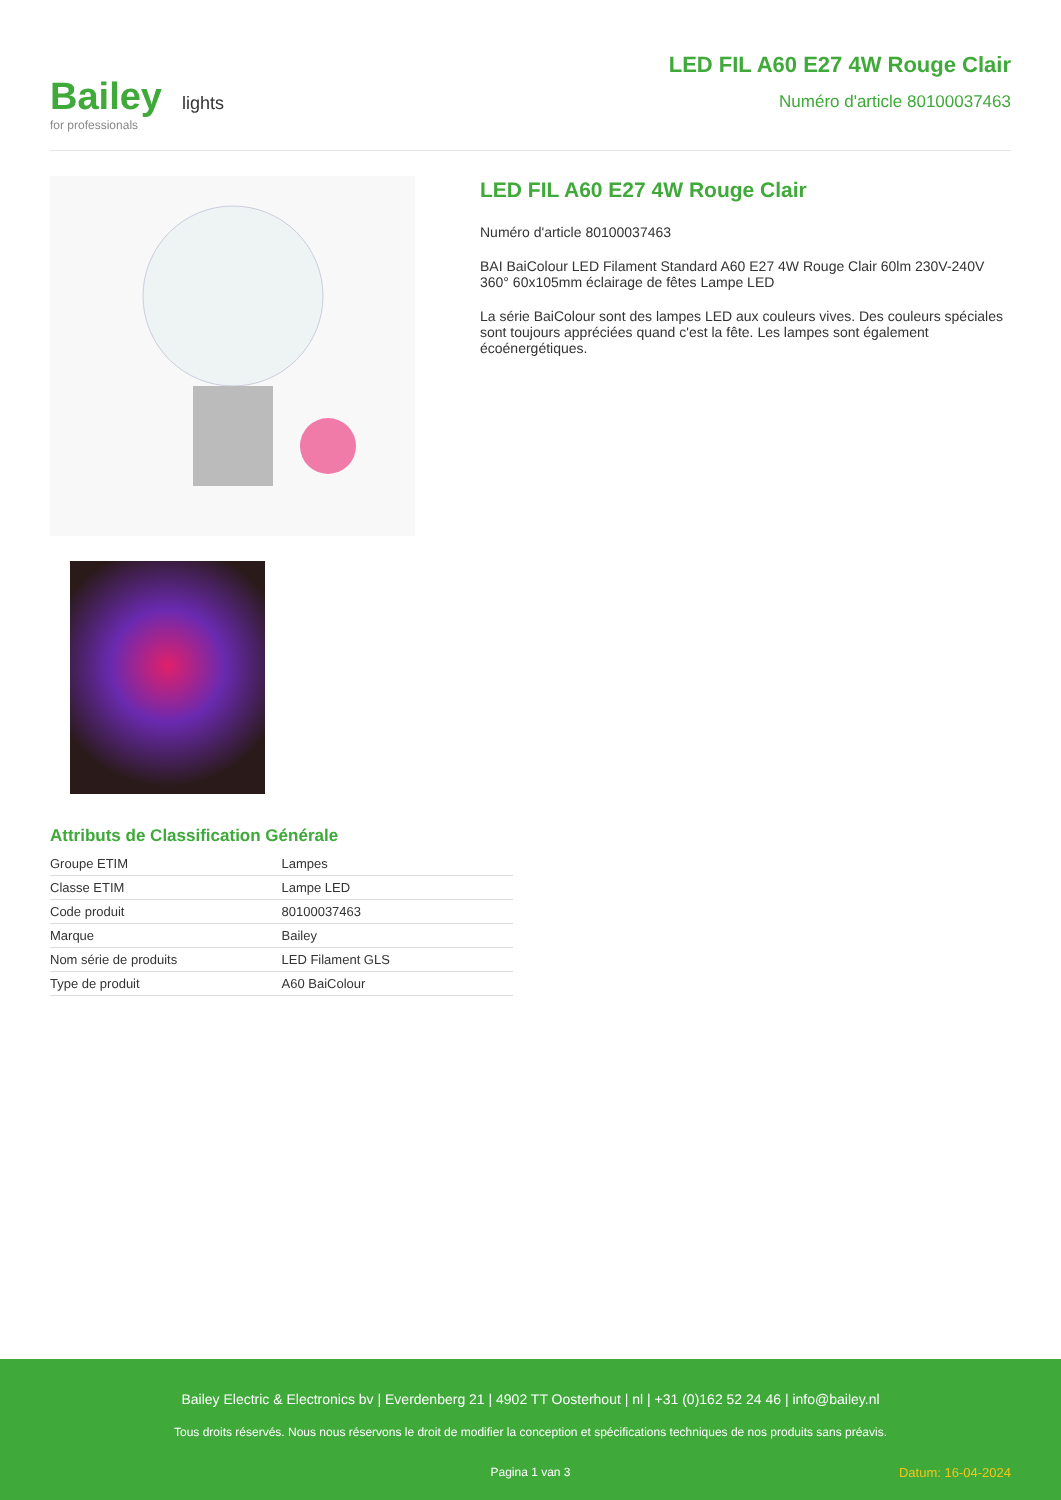Bailey lights
for professionals
LED FIL A60 E27 4W Rouge Clair
Numéro d'article 80100037463
LED FIL A60 E27 4W Rouge Clair
Numéro d'article 80100037463
BAI BaiColour LED Filament Standard A60 E27 4W Rouge Clair 60lm 230V-240V 360° 60x105mm éclairage de fêtes Lampe LED
La série BaiColour sont des lampes LED aux couleurs vives. Des couleurs spéciales sont toujours appréciées quand c'est la fête. Les lampes sont également écoénergétiques.
Attributs de Classification Générale
| Groupe ETIM | Lampes |
| Classe ETIM | Lampe LED |
| Code produit | 80100037463 |
| Marque | Bailey |
| Nom série de produits | LED Filament GLS |
| Type de produit | A60 BaiColour |
Bailey Electric & Electronics bv | Everdenberg 21 | 4902 TT Oosterhout | nl | +31 (0)162 52 24 46 | info@bailey.nl
Tous droits réservés. Nous nous réservons le droit de modifier la conception et spécifications techniques de nos produits sans préavis.
Pagina 1 van 3 Datum: 16-04-2024